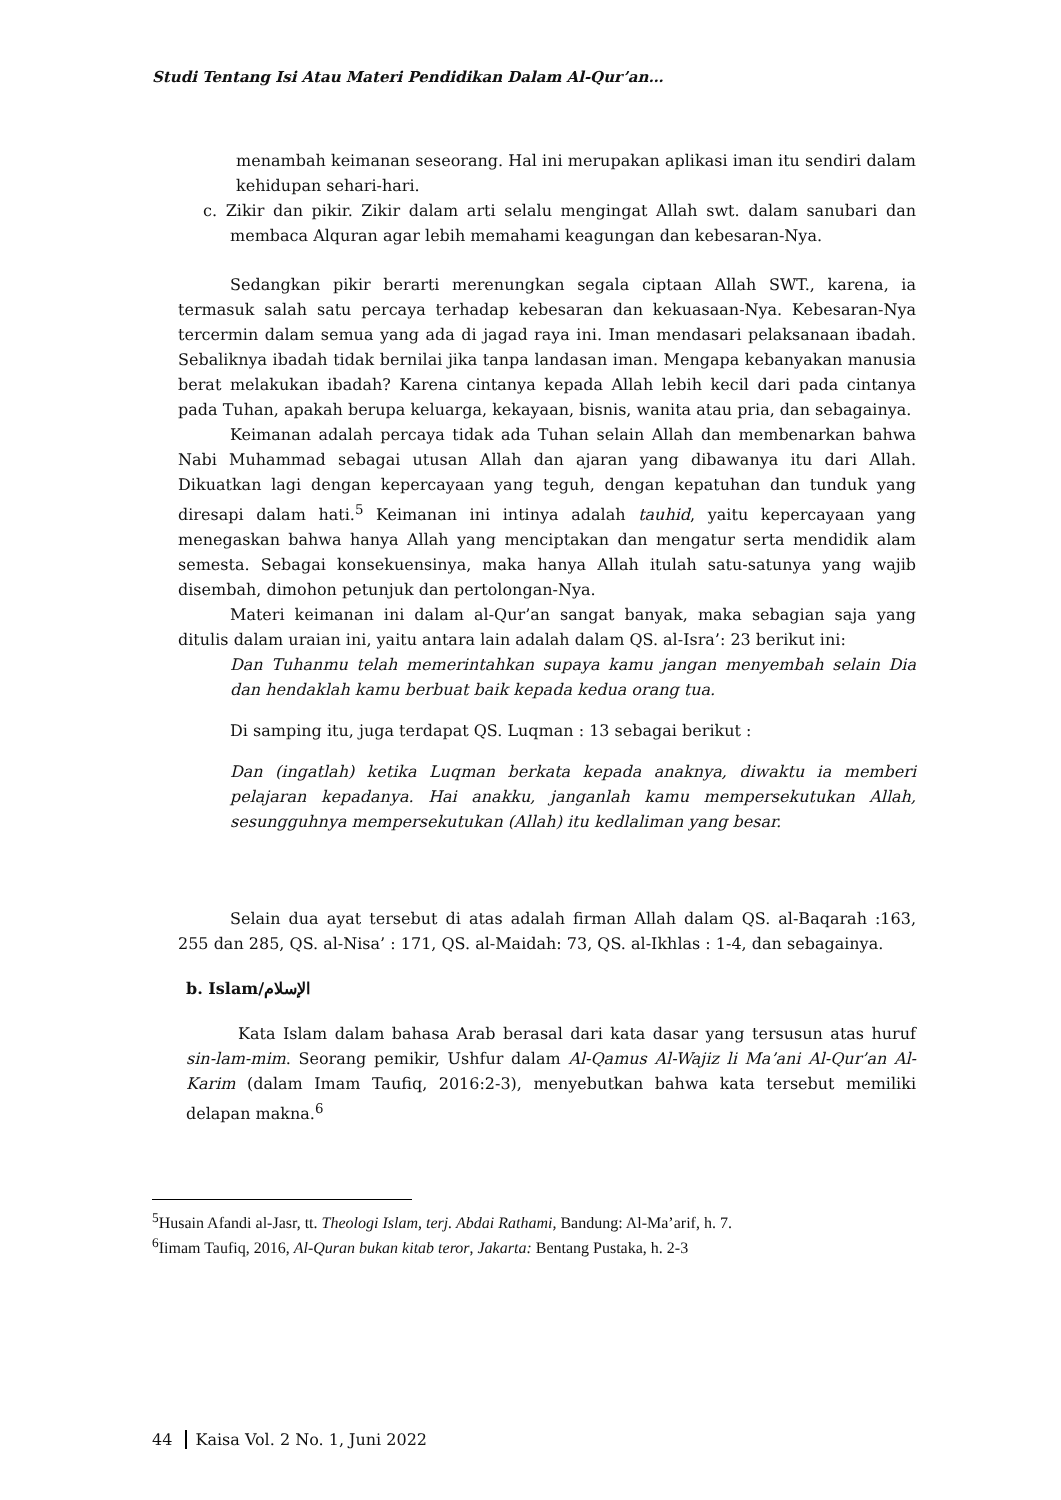Studi Tentang Isi Atau Materi Pendidikan Dalam Al-Qur’an…
menambah keimanan seseorang. Hal ini merupakan aplikasi iman itu sendiri dalam kehidupan sehari-hari.
c. Zikir dan pikir. Zikir dalam arti selalu mengingat Allah swt. dalam sanubari dan membaca Alquran agar lebih memahami keagungan dan kebesaran-Nya.
Sedangkan pikir berarti merenungkan segala ciptaan Allah SWT., karena, ia termasuk salah satu percaya terhadap kebesaran dan kekuasaan-Nya. Kebesaran-Nya tercermin dalam semua yang ada di jagad raya ini. Iman mendasari pelaksanaan ibadah. Sebaliknya ibadah tidak bernilai jika tanpa landasan iman. Mengapa kebanyakan manusia berat melakukan ibadah? Karena cintanya kepada Allah lebih kecil dari pada cintanya pada Tuhan, apakah berupa keluarga, kekayaan, bisnis, wanita atau pria, dan sebagainya.
Keimanan adalah percaya tidak ada Tuhan selain Allah dan membenarkan bahwa Nabi Muhammad sebagai utusan Allah dan ajaran yang dibawanya itu dari Allah. Dikuatkan lagi dengan kepercayaan yang teguh, dengan kepatuhan dan tunduk yang diresapi dalam hati.<sup>5</sup> Keimanan ini intinya adalah tauhid, yaitu kepercayaan yang menegaskan bahwa hanya Allah yang menciptakan dan mengatur serta mendidik alam semesta. Sebagai konsekuensinya, maka hanya Allah itulah satu-satunya yang wajib disembah, dimohon petunjuk dan pertolongan-Nya.
Materi keimanan ini dalam al-Qur’an sangat banyak, maka sebagian saja yang ditulis dalam uraian ini, yaitu antara lain adalah dalam QS. al-Isra’: 23 berikut ini:
Dan Tuhanmu telah memerintahkan supaya kamu jangan menyembah selain Dia dan hendaklah kamu berbuat baik kepada kedua orang tua.
Di samping itu, juga terdapat QS. Luqman : 13 sebagai berikut :
Dan (ingatlah) ketika Luqman berkata kepada anaknya, diwaktu ia memberi pelajaran kepadanya. Hai anakku, janganlah kamu mempersekutukan Allah, sesungguhnya mempersekutukan (Allah) itu kedlaliman yang besar.
Selain dua ayat tersebut di atas adalah firman Allah dalam QS. al-Baqarah :163, 255 dan 285, QS. al-Nisa’ : 171, QS. al-Maidah: 73, QS. al-Ikhlas : 1-4, dan sebagainya.
b. Islam/الإسلام
Kata Islam dalam bahasa Arab berasal dari kata dasar yang tersusun atas huruf sin-lam-mim. Seorang pemikir, Ushfur dalam Al-Qamus Al-Wajiz li Ma’ani Al-Qur’an Al-Karim (dalam Imam Taufiq, 2016:2-3), menyebutkan bahwa kata tersebut memiliki delapan makna.<sup>6</sup>
<sup>5</sup> Husain Afandi al-Jasr, tt. Theologi Islam, terj. Abdai Rathami, Bandung: Al-Ma’arif, h. 7.
<sup>6</sup> Iimam Taufiq, 2016, Al-Quran bukan kitab teror, Jakarta: Bentang Pustaka, h. 2-3
44 Kaisa Vol. 2 No. 1, Juni 2022